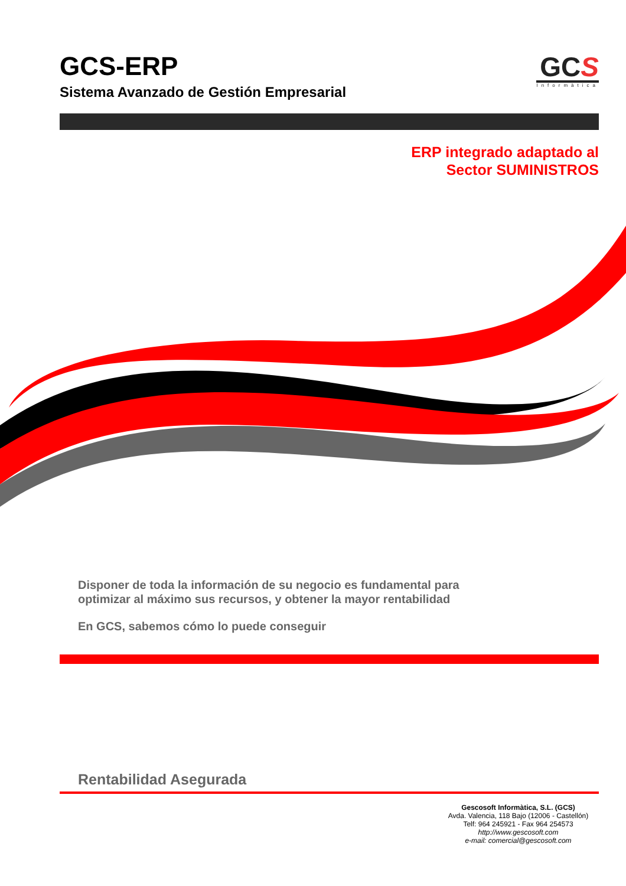GCS-ERP
Sistema Avanzado de Gestión Empresarial
GCS
Informàtica
ERP integrado adaptado al
Sector SUMINISTROS
Disponer de toda la información de su negocio es fundamental para
optimizar al máximo sus recursos, y obtener la mayor rentabilidad
En GCS, sabemos cómo lo puede conseguir
Rentabilidad Asegurada
Gescosoft Informàtica, S.L. (GCS)
Avda. Valencia, 118 Bajo (12006 - Castellón)
Telf: 964 245921 - Fax 964 254573
http://www.gescosoft.com
e-mail: comercial@gescosoft.com